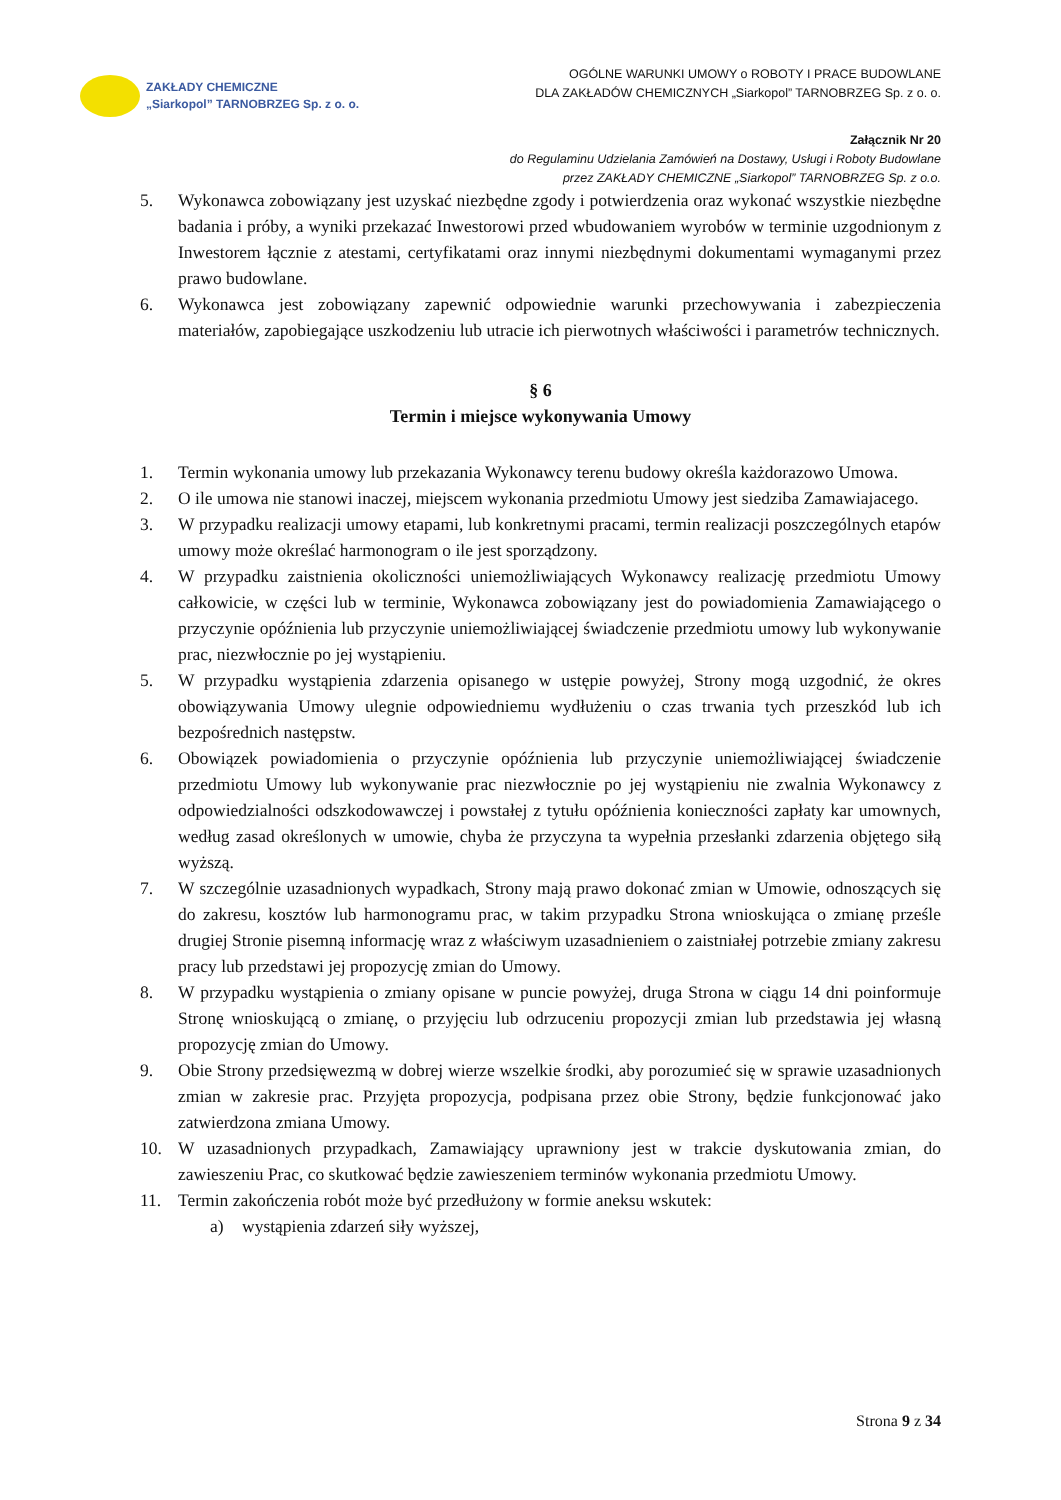ZAKŁADY CHEMICZNE
„Siarkopol” TARNOBRZEG Sp. z o. o.
OGÓLNE WARUNKI UMOWY o ROBOTY I PRACE BUDOWLANE
DLA ZAKŁADÓW CHEMICZNYCH „Siarkopol” TARNOBRZEG Sp. z o. o.
Załącznik Nr 20
do Regulaminu Udzielania Zamówień na Dostawy, Usługi i Roboty Budowlane
przez ZAKŁADY CHEMICZNE „Siarkopol” TARNOBRZEG Sp. z o.o.
5. Wykonawca zobowiązany jest uzyskać niezbędne zgody i potwierdzenia oraz wykonać wszystkie niezbędne badania i próby, a wyniki przekazać Inwestorowi przed wbudowaniem wyrobów w terminie uzgodnionym z Inwestorem łącznie z atestami, certyfikatami oraz innymi niezbędnymi dokumentami wymaganymi przez prawo budowlane.
6. Wykonawca jest zobowiązany zapewnić odpowiednie warunki przechowywania i zabezpieczenia materiałów, zapobiegające uszkodzeniu lub utracie ich pierwotnych właściwości i parametrów technicznych.
§ 6
Termin i miejsce wykonywania Umowy
1. Termin wykonania umowy lub przekazania Wykonawcy terenu budowy określa każdorazowo Umowa.
2. O ile umowa nie stanowi inaczej, miejscem wykonania przedmiotu Umowy jest siedziba Zamawiajacego.
3. W przypadku realizacji umowy etapami, lub konkretnymi pracami, termin realizacji poszczególnych etapów umowy może określać harmonogram o ile jest sporządzony.
4. W przypadku zaistnienia okoliczności uniemożliwiających Wykonawcy realizację przedmiotu Umowy całkowicie, w części lub w terminie, Wykonawca zobowiązany jest do powiadomienia Zamawiającego o przyczynie opóźnienia lub przyczynie uniemożliwiającej świadczenie przedmiotu umowy lub wykonywanie prac, niezwłocznie po jej wystąpieniu.
5. W przypadku wystąpienia zdarzenia opisanego w ustępie powyżej, Strony mogą uzgodnić, że okres obowiązywania Umowy ulegnie odpowiedniemu wydłużeniu o czas trwania tych przeszkód lub ich bezpośrednich następstw.
6. Obowiązek powiadomienia o przyczynie opóźnienia lub przyczynie uniemożliwiającej świadczenie przedmiotu Umowy lub wykonywanie prac niezwłocznie po jej wystąpieniu nie zwalnia Wykonawcy z odpowiedzialności odszkodowawczej i powstałej z tytułu opóźnienia konieczności zapłaty kar umownych, według zasad określonych w umowie, chyba że przyczyna ta wypełnia przesłanki zdarzenia objętego siłą wyższą.
7. W szczególnie uzasadnionych wypadkach, Strony mają prawo dokonać zmian w Umowie, odnoszących się do zakresu, kosztów lub harmonogramu prac, w takim przypadku Strona wnioskująca o zmianę prześle drugiej Stronie pisemną informację wraz z właściwym uzasadnieniem o zaistniałej potrzebie zmiany zakresu pracy lub przedstawi jej propozycję zmian do Umowy.
8. W przypadku wystąpienia o zmiany opisane w puncie powyżej, druga Strona w ciągu 14 dni poinformuje Stronę wnioskującą o zmianę, o przyjęciu lub odrzuceniu propozycji zmian lub przedstawia jej własną propozycję zmian do Umowy.
9. Obie Strony przedsięwezmą w dobrej wierze wszelkie środki, aby porozumieć się w sprawie uzasadnionych zmian w zakresie prac. Przyjęta propozycja, podpisana przez obie Strony, będzie funkcjonować jako zatwierdzona zmiana Umowy.
10. W uzasadnionych przypadkach, Zamawiający uprawniony jest w trakcie dyskutowania zmian, do zawieszeniu Prac, co skutkować będzie zawieszeniem terminów wykonania przedmiotu Umowy.
11. Termin zakończenia robót może być przedłużony w formie aneksu wskutek:
a) wystąpienia zdarzeń siły wyższej,
Strona 9 z 34